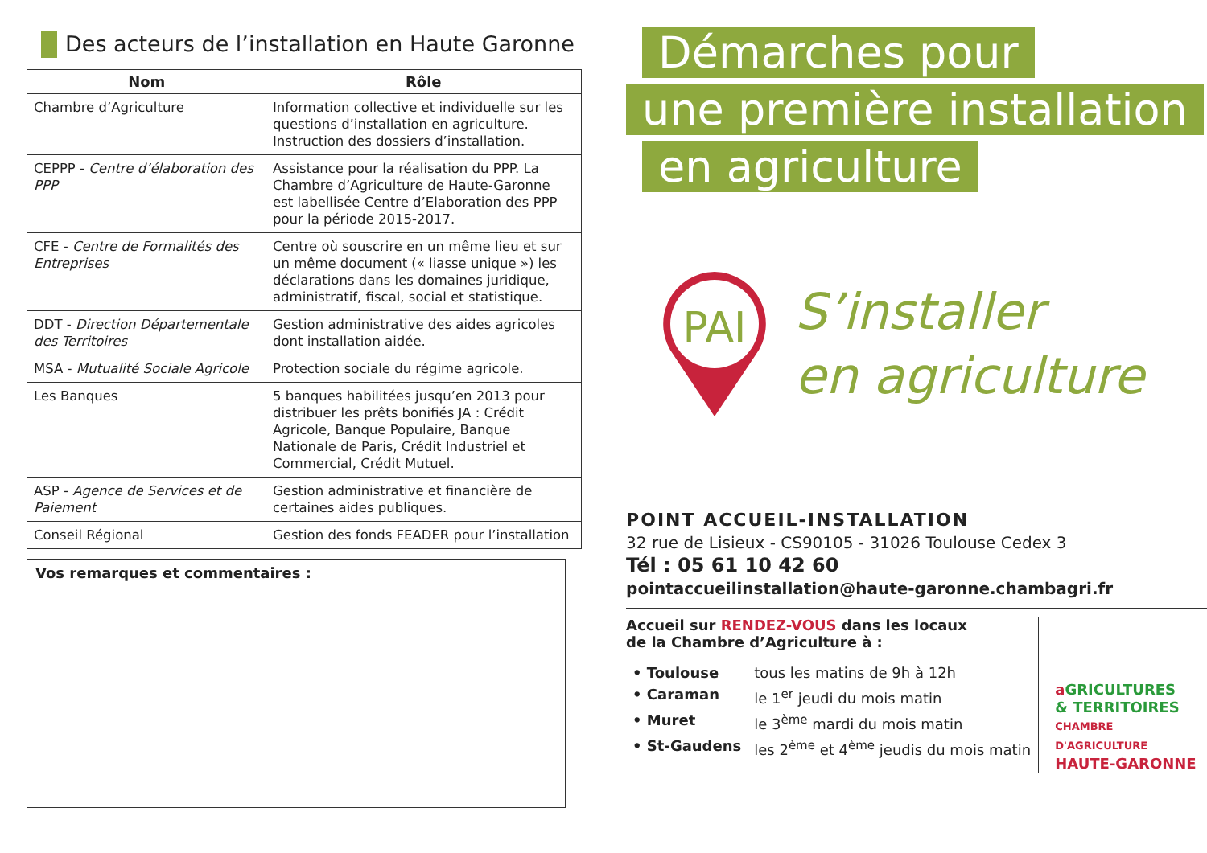Des acteurs de l’installation en Haute Garonne
| Nom | Rôle |
| --- | --- |
| Chambre d’Agriculture | Information collective et individuelle sur les questions d’installation en agriculture. Instruction des dossiers d’installation. |
| CEPPP - Centre d’élaboration des PPP | Assistance pour la réalisation du PPP. La Chambre d’Agriculture de Haute-Garonne est labellisée Centre d’Elaboration des PPP pour la période 2015-2017. |
| CFE - Centre de Formalités des Entreprises | Centre où souscrire en un même lieu et sur un même document (« liasse unique ») les déclarations dans les domaines juridique, administratif, fiscal, social et statistique. |
| DDT - Direction Départementale des Territoires | Gestion administrative des aides agricoles dont installation aidée. |
| MSA - Mutualité Sociale Agricole | Protection sociale du régime agricole. |
| Les Banques | 5 banques habilitées jusqu’en 2013 pour distribuer les prêts bonifiés JA : Crédit Agricole, Banque Populaire, Banque Nationale de Paris, Crédit Industriel et Commercial, Crédit Mutuel. |
| ASP - Agence de Services et de Paiement | Gestion administrative et financière de certaines aides publiques. |
| Conseil Régional | Gestion des fonds FEADER pour l’installation |
Vos remarques et commentaires :
Démarches pour
une première installation
en agriculture
PAI
S’installer
en agriculture
POINT ACCUEIL-INSTALLATION
32 rue de Lisieux - CS90105 - 31026 Toulouse Cedex 3
Tél : 05 61 10 42 60
pointaccueilinstallation@haute-garonne.chambagri.fr
Accueil sur RENDEZ-VOUS dans les locaux
de la Chambre d’Agriculture à :
| • Toulouse | tous les matins de 9h à 12h |
| • Caraman | le 1<sup>er</sup> jeudi du mois matin |
| • Muret | le 3<sup>ème</sup> mardi du mois matin |
| • St-Gaudens | les 2<sup>ème</sup> et 4<sup>ème</sup> jeudis du mois matin |
aGRICULTURES
& TERRITOIRES
CHAMBRE D'AGRICULTURE
HAUTE-GARONNE